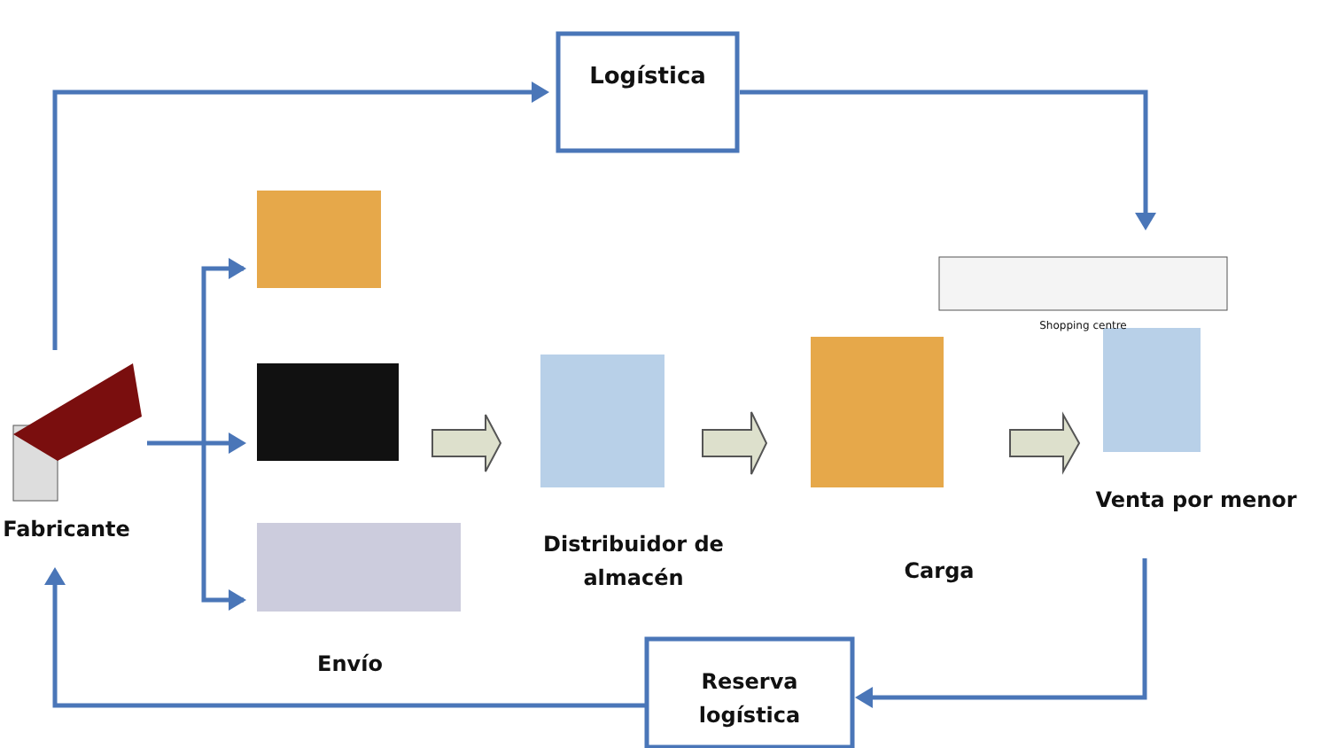Logística
Shopping centre
Fabricante
Envío
Distribuidor de
almacén
Carga
Venta por menor
Reserva
logística